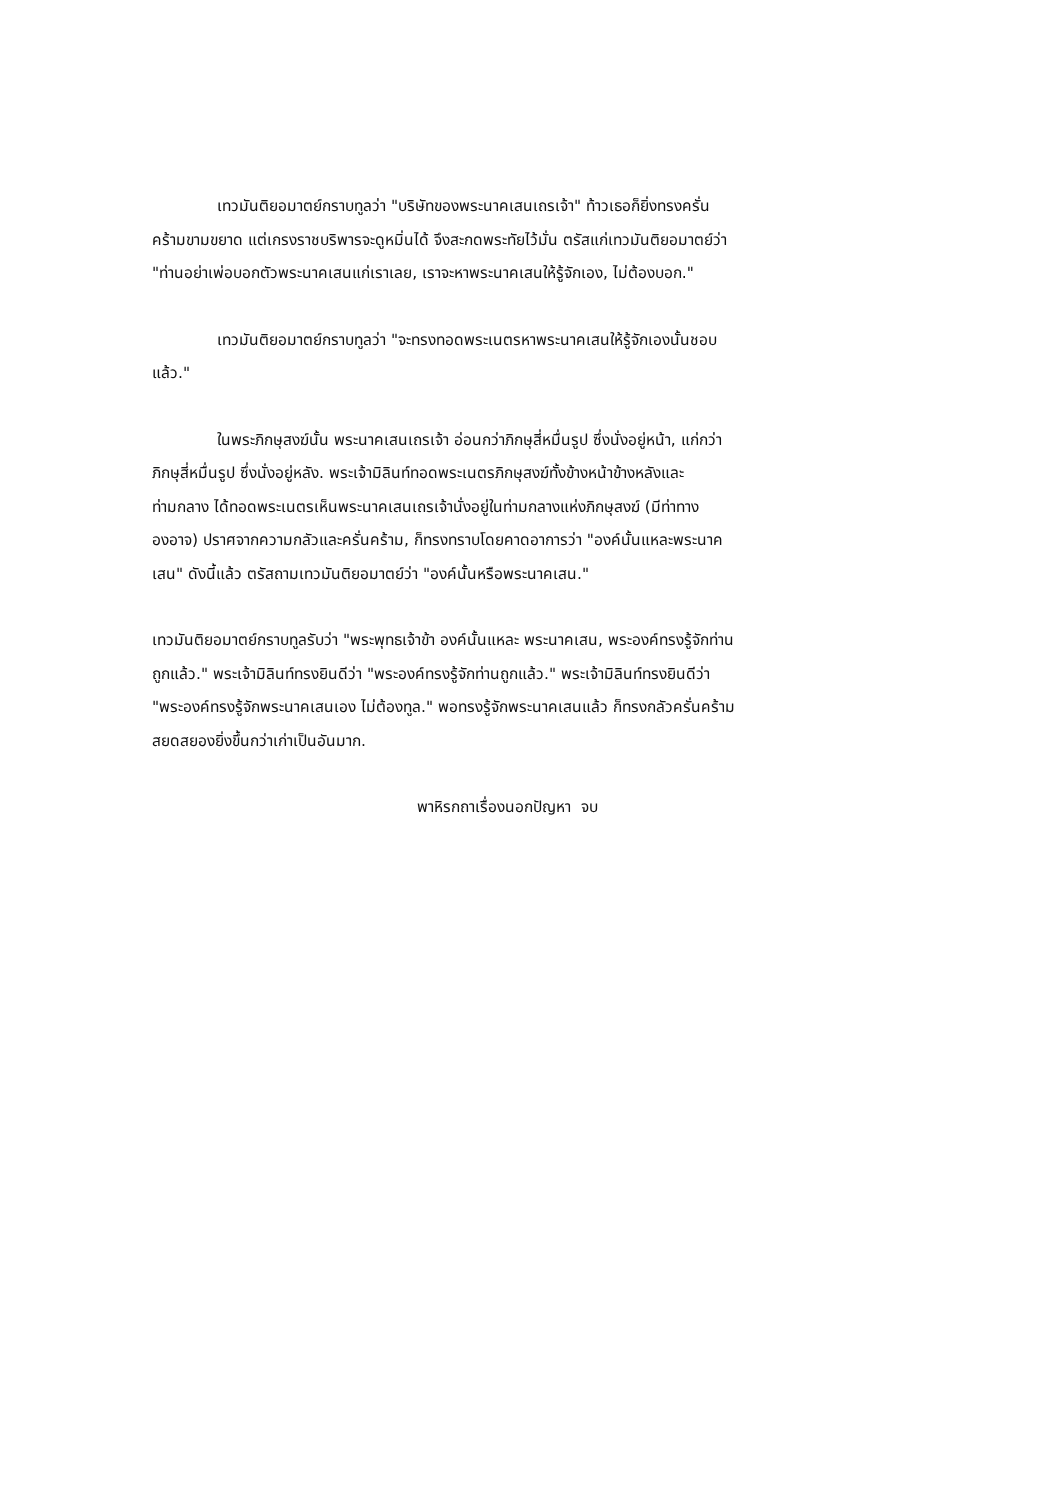เทวมันติยอมาตย์กราบทูลว่า "บริษัทของพระนาคเสนเถรเจ้า" ท้าวเธอก็ยิ่งทรงครั่นคร้ามขามขยาด แต่เกรงราชบริพารจะดูหมิ่นได้ จึงสะกดพระทัยไว้มั่น ตรัสแก่เทวมันติยอมาตย์ว่า "ท่านอย่าเพ่อบอกตัวพระนาคเสนแก่เราเลย, เราจะหาพระนาคเสนให้รู้จักเอง, ไม่ต้องบอก."
เทวมันติยอมาตย์กราบทูลว่า "จะทรงทอดพระเนตรหาพระนาคเสนให้รู้จักเองนั้นชอบแล้ว."
ในพระภิกษุสงฆ์นั้น พระนาคเสนเถรเจ้า อ่อนกว่าภิกษุสี่หมื่นรูป ซึ่งนั่งอยู่หน้า, แก่กว่าภิกษุสี่หมื่นรูป ซึ่งนั่งอยู่หลัง. พระเจ้ามิลินท์ทอดพระเนตรภิกษุสงฆ์ทั้งข้างหน้าข้างหลังและท่ามกลาง ได้ทอดพระเนตรเห็นพระนาคเสนเถรเจ้านั่งอยู่ในท่ามกลางแห่งภิกษุสงฆ์ (มีท่าทางองอาจ) ปราศจากความกลัวและครั่นคร้าม, ก็ทรงทราบโดยคาดอาการว่า "องค์นั้นแหละพระนาคเสน" ดังนี้แล้ว ตรัสถามเทวมันติยอมาตย์ว่า "องค์นั้นหรือพระนาคเสน."
เทวมันติยอมาตย์กราบทูลรับว่า "พระพุทธเจ้าข้า องค์นั้นแหละ พระนาคเสน, พระองค์ทรงรู้จักท่านถูกแล้ว." พระเจ้ามิลินท์ทรงยินดีว่า "พระองค์ทรงรู้จักท่านถูกแล้ว." พระเจ้ามิลินท์ทรงยินดีว่า "พระองค์ทรงรู้จักพระนาคเสนเอง ไม่ต้องทูล." พอทรงรู้จักพระนาคเสนแล้ว ก็ทรงกลัวครั่นคร้ามสยดสยองยิ่งขึ้นกว่าเก่าเป็นอันมาก.
พาหิรกถาเรื่องนอกปัญหา จบ